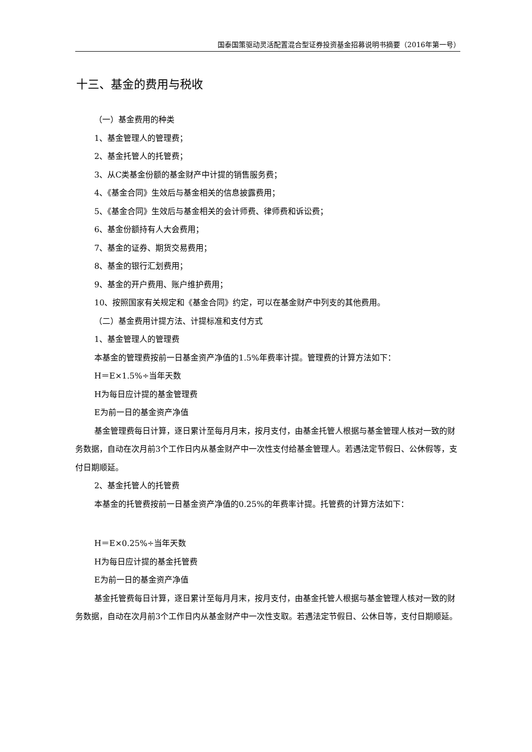国泰国策驱动灵活配置混合型证券投资基金招募说明书摘要（2016年第一号）
十三、基金的费用与税收
（一）基金费用的种类
1、基金管理人的管理费；
2、基金托管人的托管费；
3、从C类基金份额的基金财产中计提的销售服务费；
4、《基金合同》生效后与基金相关的信息披露费用；
5、《基金合同》生效后与基金相关的会计师费、律师费和诉讼费；
6、基金份额持有人大会费用；
7、基金的证券、期货交易费用；
8、基金的银行汇划费用；
9、基金的开户费用、账户维护费用；
10、按照国家有关规定和《基金合同》约定，可以在基金财产中列支的其他费用。
（二）基金费用计提方法、计提标准和支付方式
1、基金管理人的管理费
本基金的管理费按前一日基金资产净值的1.5%年费率计提。管理费的计算方法如下：
H＝E×1.5%÷当年天数
H为每日应计提的基金管理费
E为前一日的基金资产净值
基金管理费每日计算，逐日累计至每月月末，按月支付，由基金托管人根据与基金管理人核对一致的财务数据，自动在次月前3个工作日内从基金财产中一次性支付给基金管理人。若遇法定节假日、公休假等，支付日期顺延。
2、基金托管人的托管费
本基金的托管费按前一日基金资产净值的0.25%的年费率计提。托管费的计算方法如下：
H＝E×0.25%÷当年天数
H为每日应计提的基金托管费
E为前一日的基金资产净值
基金托管费每日计算，逐日累计至每月月末，按月支付，由基金托管人根据与基金管理人核对一致的财务数据，自动在次月前3个工作日内从基金财产中一次性支取。若遇法定节假日、公休日等，支付日期顺延。